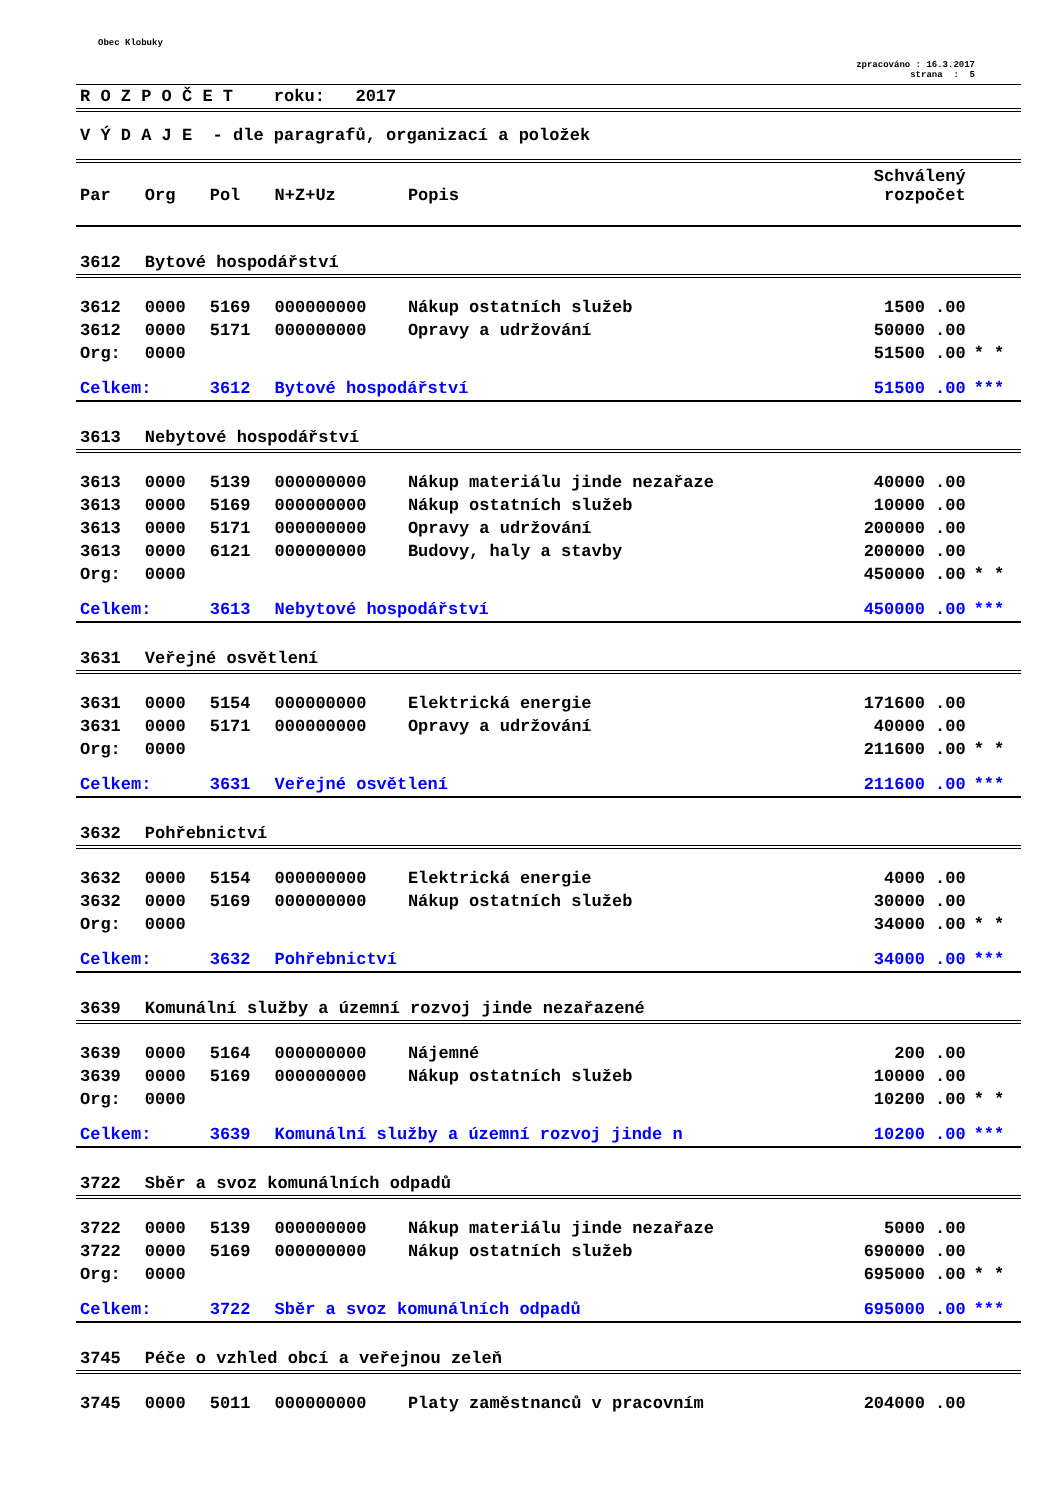Obec Klobuky
zpracováno : 16.3.2017
strana : 5
R O Z P O Č E T roku: 2017
V Ý D A J E - dle paragrafů, organizací a položek
| Par | Org | Pol | N+Z+Uz | Popis | Schválený rozpočet | |
| --- | --- | --- | --- | --- | --- | --- |
| 3612 | Bytové hospodářství | | | | | |
| 3612 | 0000 | 5169 | 000000000 | Nákup ostatních služeb | 1500 .00 | |
| 3612 | 0000 | 5171 | 000000000 | Opravy a udržování | 50000 .00 | |
| Org: | 0000 | | | | 51500 .00 | * * |
| Celkem: | | 3612 | Bytové hospodářství | | 51500 .00 | *** |
| 3613 | Nebytové hospodářství | | | | | |
| 3613 | 0000 | 5139 | 000000000 | Nákup materiálu jinde nezařaze | 40000 .00 | |
| 3613 | 0000 | 5169 | 000000000 | Nákup ostatních služeb | 10000 .00 | |
| 3613 | 0000 | 5171 | 000000000 | Opravy a udržování | 200000 .00 | |
| 3613 | 0000 | 6121 | 000000000 | Budovy, haly a stavby | 200000 .00 | |
| Org: | 0000 | | | | 450000 .00 | * * |
| Celkem: | | 3613 | Nebytové hospodářství | | 450000 .00 | *** |
| 3631 | Veřejné osvětlení | | | | | |
| 3631 | 0000 | 5154 | 000000000 | Elektrická energie | 171600 .00 | |
| 3631 | 0000 | 5171 | 000000000 | Opravy a udržování | 40000 .00 | |
| Org: | 0000 | | | | 211600 .00 | * * |
| Celkem: | | 3631 | Veřejné osvětlení | | 211600 .00 | *** |
| 3632 | Pohřebnictví | | | | | |
| 3632 | 0000 | 5154 | 000000000 | Elektrická energie | 4000 .00 | |
| 3632 | 0000 | 5169 | 000000000 | Nákup ostatních služeb | 30000 .00 | |
| Org: | 0000 | | | | 34000 .00 | * * |
| Celkem: | | 3632 | Pohřebnictví | | 34000 .00 | *** |
| 3639 | Komunální služby a územní rozvoj jinde nezařazené | | | | | |
| 3639 | 0000 | 5164 | 000000000 | Nájemné | 200 .00 | |
| 3639 | 0000 | 5169 | 000000000 | Nákup ostatních služeb | 10000 .00 | |
| Org: | 0000 | | | | 10200 .00 | * * |
| Celkem: | | 3639 | Komunální služby a územní rozvoj jinde n | | 10200 .00 | *** |
| 3722 | Sběr a svoz komunálních odpadů | | | | | |
| 3722 | 0000 | 5139 | 000000000 | Nákup materiálu jinde nezařaze | 5000 .00 | |
| 3722 | 0000 | 5169 | 000000000 | Nákup ostatních služeb | 690000 .00 | |
| Org: | 0000 | | | | 695000 .00 | * * |
| Celkem: | | 3722 | Sběr a svoz komunálních odpadů | | 695000 .00 | *** |
| 3745 | Péče o vzhled obcí a veřejnou zeleň | | | | | |
| 3745 | 0000 | 5011 | 000000000 | Platy zaměstnanců v pracovním | 204000 .00 | |